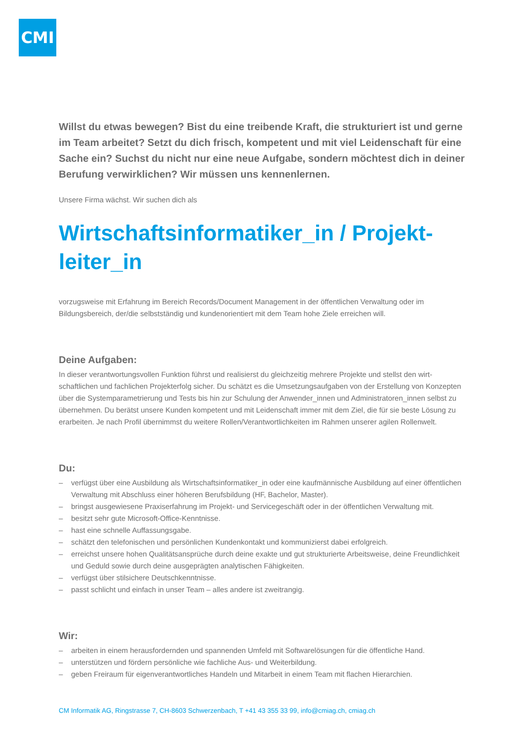CMI
Willst du etwas bewegen? Bist du eine treibende Kraft, die strukturiert ist und gerne im Team arbeitet? Setzt du dich frisch, kompetent und mit viel Leiden­schaft für eine Sache ein? Suchst du nicht nur eine neue Aufgabe, sondern möchtest dich in deiner Berufung verwirklichen? Wir müssen uns kennenlernen.
Unsere Firma wächst. Wir suchen dich als
Wirtschaftsinformatiker_in / Projekt­leiter_in
vorzugsweise mit Erfahrung im Bereich Records/Document Management in der öffentlichen Verwaltung oder im Bildungsbereich, der/die selbstständig und kundenorientiert mit dem Team hohe Ziele erreichen will.
Deine Aufgaben:
In dieser verantwortungsvollen Funktion führst und realisierst du gleichzeitig mehrere Projekte und stellst den wirt­schaftlichen und fachlichen Projekterfolg sicher. Du schätzt es die Umsetzungsaufgaben von der Erstellung von Konzepten über die Systemparametrierung und Tests bis hin zur Schulung der Anwender_innen und Administrato­ren_innen selbst zu übernehmen. Du berätst unsere Kunden kompetent und mit Leidenschaft immer mit dem Ziel, die für sie beste Lösung zu erarbeiten. Je nach Profil übernimmst du weitere Rollen/Verantwortlichkeiten im Rah­men unserer agilen Rollenwelt.
Du:
– verfügst über eine Ausbildung als Wirtschaftsinformatiker_in oder eine kaufmännische Ausbildung auf einer öf­fentlichen Verwaltung mit Abschluss einer höheren Berufsbildung (HF, Bachelor, Master).
– bringst ausgewiesene Praxiserfahrung im Projekt- und Servicegeschäft oder in der öffentlichen Verwaltung mit.
– besitzt sehr gute Microsoft-Office-Kenntnisse.
– hast eine schnelle Auffassungsgabe.
– schätzt den telefonischen und persönlichen Kundenkontakt und kommunizierst dabei erfolgreich.
– erreichst unsere hohen Qualitätsansprüche durch deine exakte und gut strukturierte Arbeitsweise, deine Freund­lichkeit und Geduld sowie durch deine ausgeprägten analytischen Fähigkeiten.
– verfügst über stilsichere Deutschkenntnisse.
– passt schlicht und einfach in unser Team – alles andere ist zweitrangig.
Wir:
– arbeiten in einem herausfordernden und spannenden Umfeld mit Softwarelösungen für die öffentliche Hand.
– unterstützen und fördern persönliche wie fachliche Aus- und Weiterbildung.
– geben Freiraum für eigenverantwortliches Handeln und Mitarbeit in einem Team mit flachen Hierarchien.
CM Informatik AG, Ringstrasse 7, CH-8603 Schwerzenbach, T +41 43 355 33 99, info@cmiag.ch, cmiag.ch